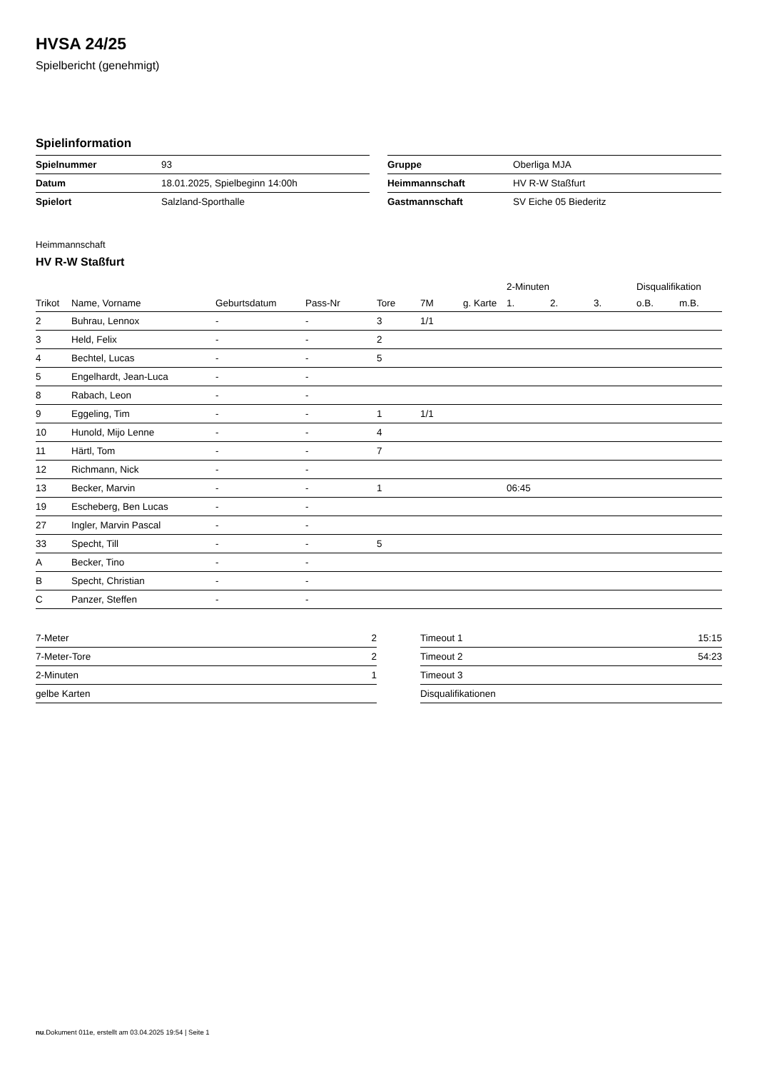HVSA 24/25
Spielbericht (genehmigt)
Spielinformation
| Spielnummer | 93 |
| Datum | 18.01.2025, Spielbeginn 14:00h |
| Spielort | Salzland-Sporthalle |
| Gruppe | Oberliga MJA |
| Heimmannschaft | HV R-W Staßfurt |
| Gastmannschaft | SV Eiche 05 Biederitz |
Heimmannschaft
HV R-W Staßfurt
| | | | | | | | 2-Minuten | | | Disqualifikation | |
| --- | --- | --- | --- | --- | --- | --- | --- | --- | --- | --- | --- |
| Trikot | Name, Vorname | Geburtsdatum | Pass-Nr | Tore | 7M | g. Karte | 1. | 2. | 3. | o.B. | m.B. |
| 2 | Buhrau, Lennox | - | - | 3 | 1/1 | | | | | | |
| 3 | Held, Felix | - | - | 2 | | | | | | | |
| 4 | Bechtel, Lucas | - | - | 5 | | | | | | | |
| 5 | Engelhardt, Jean-Luca | - | - | | | | | | | | |
| 8 | Rabach, Leon | - | - | | | | | | | | |
| 9 | Eggeling, Tim | - | - | 1 | 1/1 | | | | | | |
| 10 | Hunold, Mijo Lenne | - | - | 4 | | | | | | | |
| 11 | Härtl, Tom | - | - | 7 | | | | | | | |
| 12 | Richmann, Nick | - | - | | | | | | | | |
| 13 | Becker, Marvin | - | - | 1 | | | 06:45 | | | | |
| 19 | Escheberg, Ben Lucas | - | - | | | | | | | | |
| 27 | Ingler, Marvin Pascal | - | - | | | | | | | | |
| 33 | Specht, Till | - | - | 5 | | | | | | | |
| A | Becker, Tino | - | - | | | | | | | | |
| B | Specht, Christian | - | - | | | | | | | | |
| C | Panzer, Steffen | - | - | | | | | | | | |
| 7-Meter | 2 |
| 7-Meter-Tore | 2 |
| 2-Minuten | 1 |
| gelbe Karten | |
| Timeout 1 | 15:15 |
| Timeout 2 | 54:23 |
| Timeout 3 | |
| Disqualifikationen | |
nu.Dokument 011e, erstellt am 03.04.2025 19:54 | Seite 1